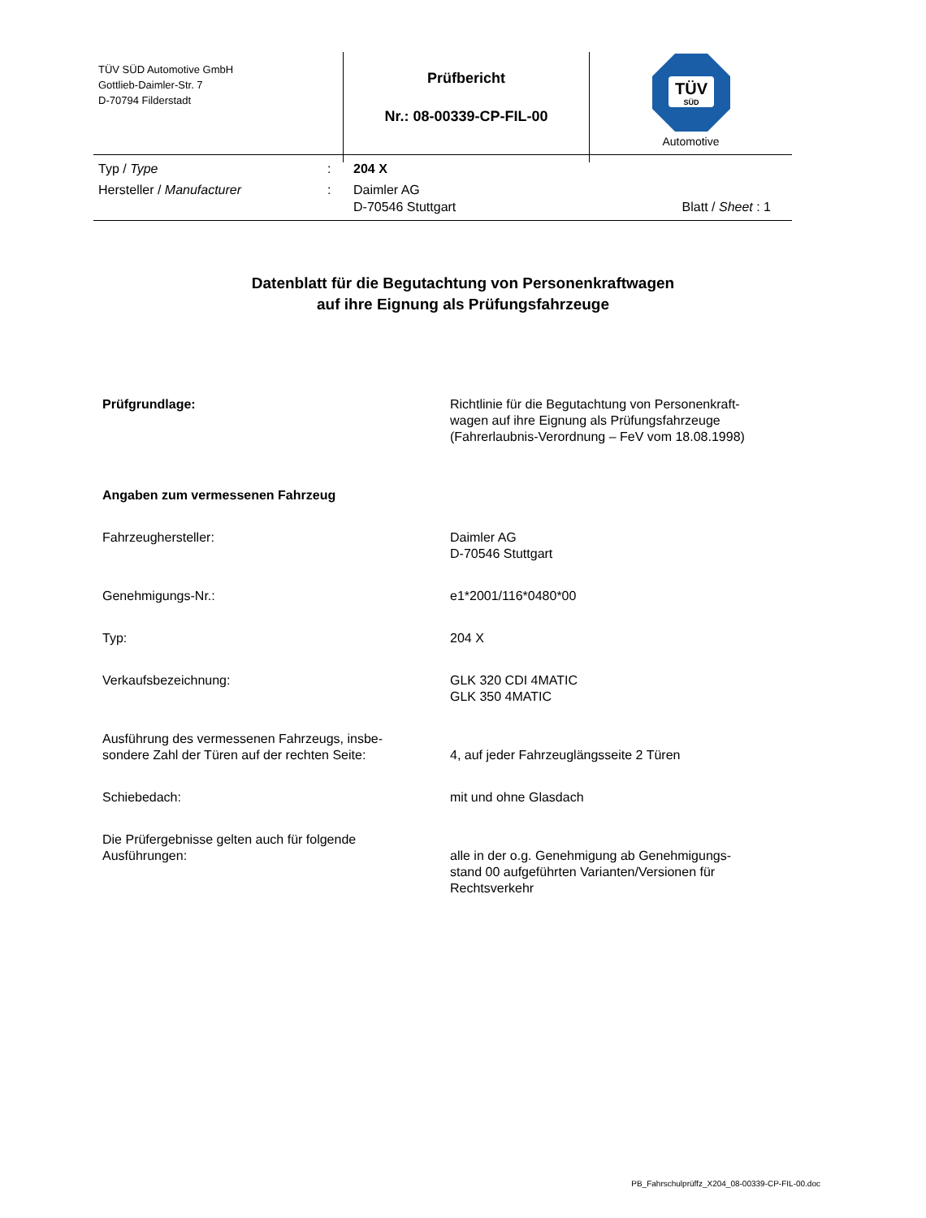| TÜV SÜD Automotive GmbH Gottlieb-Daimler-Str. 7 D-70794 Filderstadt | Prüfbericht Nr.: 08-00339-CP-FIL-00 | TÜV SÜD Automotive |
| Typ / Type | : | 204 X | |
| Hersteller / Manufacturer | : | Daimler AG D-70546 Stuttgart | Blatt / Sheet : 1 |
Datenblatt für die Begutachtung von Personenkraftwagen
auf ihre Eignung als Prüfungsfahrzeuge
| Prüfgrundlage: | Richtlinie für die Begutachtung von Personenkraft- wagen auf ihre Eignung als Prüfungsfahrzeuge (Fahrerlaubnis-Verordnung – FeV vom 18.08.1998) |
| Angaben zum vermessenen Fahrzeug | |
| Fahrzeughersteller: | Daimler AG D-70546 Stuttgart |
| Genehmigungs-Nr.: | e1*2001/116*0480*00 |
| Typ: | 204 X |
| Verkaufsbezeichnung: | GLK 320 CDI 4MATIC GLK 350 4MATIC |
| Ausführung des vermessenen Fahrzeugs, insbe- sondere Zahl der Türen auf der rechten Seite: | 4, auf jeder Fahrzeuglängsseite 2 Türen |
| Schiebedach: | mit und ohne Glasdach |
| Die Prüfergebnisse gelten auch für folgende Ausführungen: | alle in der o.g. Genehmigung ab Genehmigungs- stand 00 aufgeführten Varianten/Versionen für Rechtsverkehr |
PB_Fahrschulprüffz_X204_08-00339-CP-FIL-00.doc